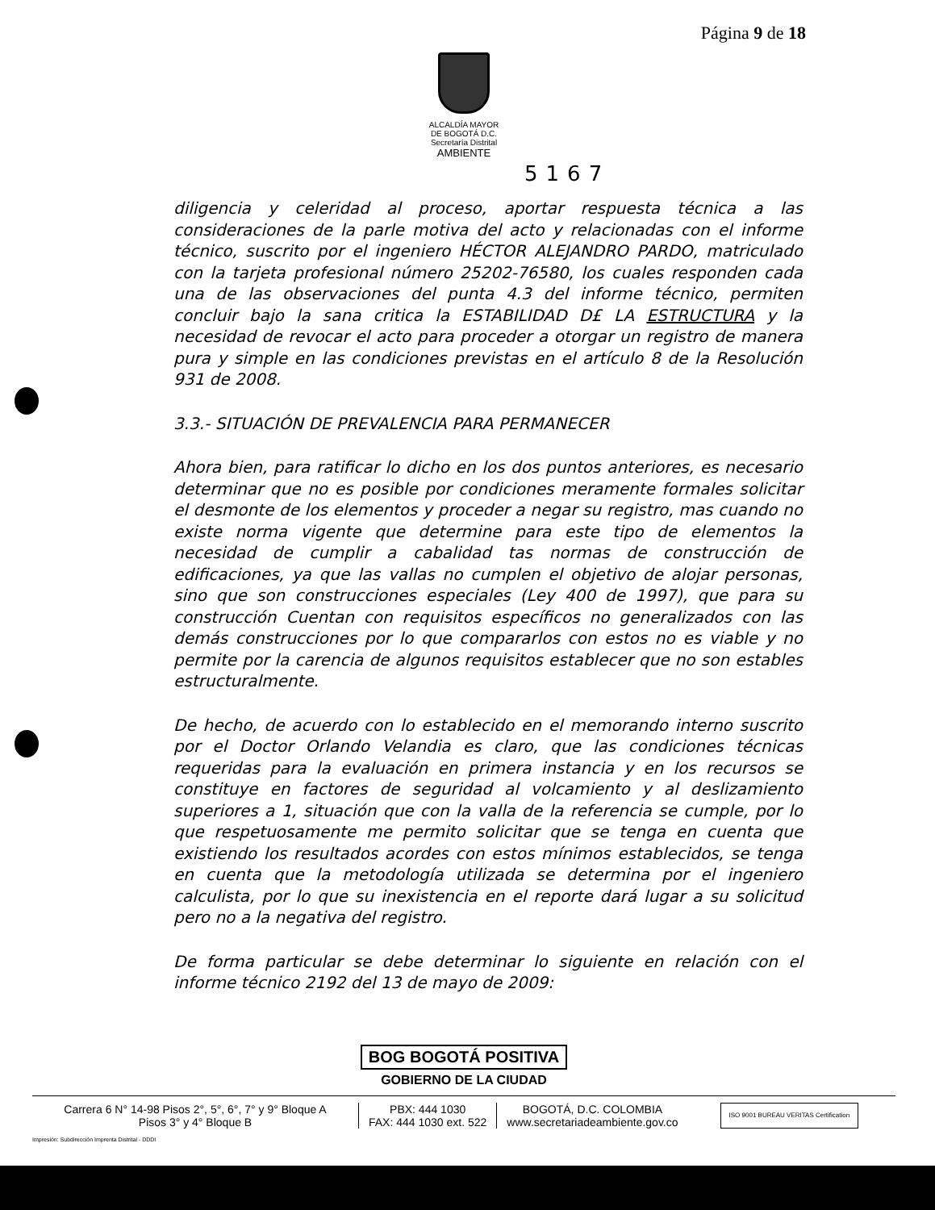Página 9 de 18
ALCALDÍA MAYOR
DE BOGOTÁ D.C.
Secretaría Distrital
AMBIENTE
5167
diligencia y celeridad al proceso, aportar respuesta técnica a las consideraciones de la parle motiva del acto y relacionadas con el informe técnico, suscrito por el ingeniero HÉCTOR ALEJANDRO PARDO, matriculado con la tarjeta profesional número 25202-76580, los cuales responden cada una de las observaciones del punta 4.3 del informe técnico, permiten concluir bajo la sana critica la ESTABILIDAD D£ LA ESTRUCTURA y la necesidad de revocar el acto para proceder a otorgar un registro de manera pura y simple en las condiciones previstas en el artículo 8 de la Resolución 931 de 2008.
3.3.- SITUACIÓN DE PREVALENCIA PARA PERMANECER
Ahora bien, para ratificar lo dicho en los dos puntos anteriores, es necesario determinar que no es posible por condiciones meramente formales solicitar el desmonte de los elementos y proceder a negar su registro, mas cuando no existe norma vigente que determine para este tipo de elementos la necesidad de cumplir a cabalidad tas normas de construcción de edificaciones, ya que las vallas no cumplen el objetivo de alojar personas, sino que son construcciones especiales (Ley 400 de 1997), que para su construcción Cuentan con requisitos específicos no generalizados con las demás construcciones por lo que compararlos con estos no es viable y no permite por la carencia de algunos requisitos establecer que no son estables estructuralmente.
De hecho, de acuerdo con lo establecido en el memorando interno suscrito por el Doctor Orlando Velandia es claro, que las condiciones técnicas requeridas para la evaluación en primera instancia y en los recursos se constituye en factores de seguridad al volcamiento y al deslizamiento superiores a 1, situación que con la valla de la referencia se cumple, por lo que respetuosamente me permito solicitar que se tenga en cuenta que existiendo los resultados acordes con estos mínimos establecidos, se tenga en cuenta que la metodología utilizada se determina por el ingeniero calculista, por lo que su inexistencia en el reporte dará lugar a su solicitud pero no a la negativa del registro.
De forma particular se debe determinar lo siguiente en relación con el informe técnico 2192 del 13 de mayo de 2009:
BOG BOGOTÁ POSITIVA
GOBIERNO DE LA CIUDAD
Carrera 6 N° 14-98 Pisos 2°, 5°, 6°, 7° y 9° Bloque A
Pisos 3° y 4° Bloque B
PBX: 444 1030
FAX: 444 1030 ext. 522
BOGOTÁ, D.C. COLOMBIA
www.secretariadeambiente.gov.co
ISO 9001 BUREAU VERITAS Certification
Impresión: Subdirección Imprenta Distrital - DDDI